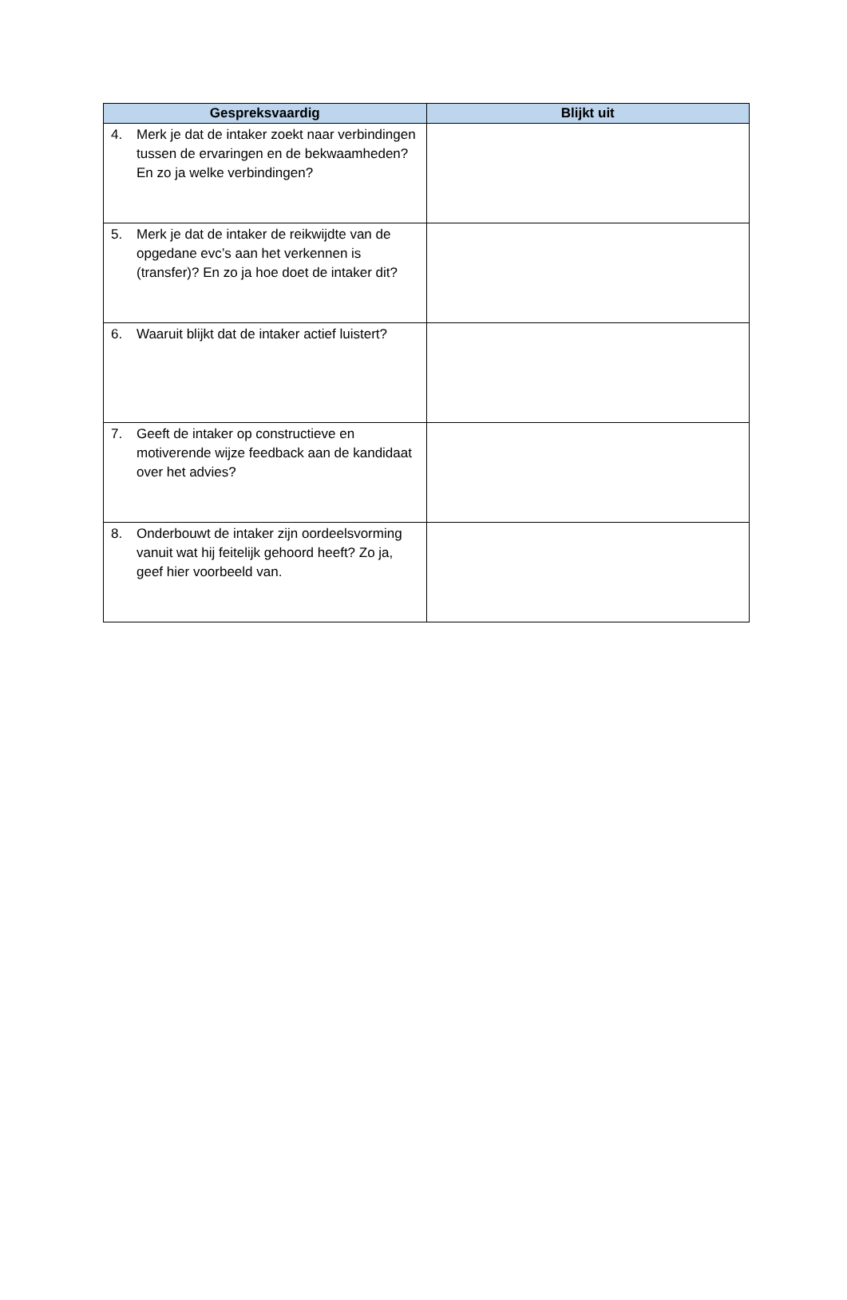| Gespreksvaardig | Blijkt uit |
| --- | --- |
| 4. Merk je dat de intaker zoekt naar verbindingen tussen de ervaringen en de bekwaamheden? En zo ja welke verbindingen? | |
| 5. Merk je dat de intaker de reikwijdte van de opgedane evc’s aan het verkennen is (transfer)? En zo ja hoe doet de intaker dit? | |
| 6. Waaruit blijkt dat de intaker actief luistert? | |
| 7. Geeft de intaker op constructieve en motiverende wijze feedback aan de kandidaat over het advies? | |
| 8. Onderbouwt de intaker zijn oordeelsvorming vanuit wat hij feitelijk gehoord heeft? Zo ja, geef hier voorbeeld van. | |